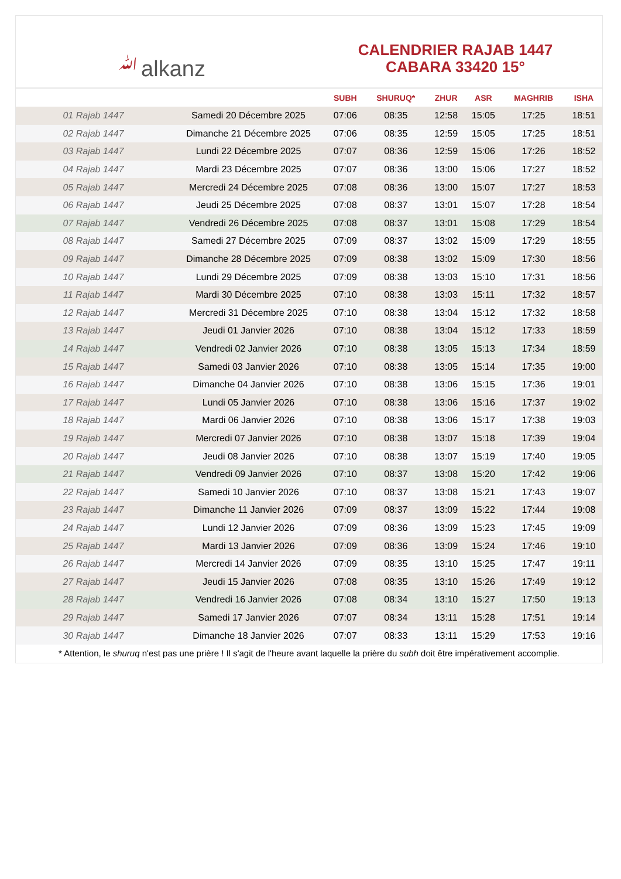ﷲalkanz
CALENDRIER RAJAB 1447
CABARA 33420 15°
| | | SUBH | SHURUQ* | ZHUR | ASR | MAGHRIB | ISHA |
| --- | --- | --- | --- | --- | --- | --- | --- |
| 01 Rajab 1447 | Samedi 20 Décembre 2025 | 07:06 | 08:35 | 12:58 | 15:05 | 17:25 | 18:51 |
| 02 Rajab 1447 | Dimanche 21 Décembre 2025 | 07:06 | 08:35 | 12:59 | 15:05 | 17:25 | 18:51 |
| 03 Rajab 1447 | Lundi 22 Décembre 2025 | 07:07 | 08:36 | 12:59 | 15:06 | 17:26 | 18:52 |
| 04 Rajab 1447 | Mardi 23 Décembre 2025 | 07:07 | 08:36 | 13:00 | 15:06 | 17:27 | 18:52 |
| 05 Rajab 1447 | Mercredi 24 Décembre 2025 | 07:08 | 08:36 | 13:00 | 15:07 | 17:27 | 18:53 |
| 06 Rajab 1447 | Jeudi 25 Décembre 2025 | 07:08 | 08:37 | 13:01 | 15:07 | 17:28 | 18:54 |
| 07 Rajab 1447 | Vendredi 26 Décembre 2025 | 07:08 | 08:37 | 13:01 | 15:08 | 17:29 | 18:54 |
| 08 Rajab 1447 | Samedi 27 Décembre 2025 | 07:09 | 08:37 | 13:02 | 15:09 | 17:29 | 18:55 |
| 09 Rajab 1447 | Dimanche 28 Décembre 2025 | 07:09 | 08:38 | 13:02 | 15:09 | 17:30 | 18:56 |
| 10 Rajab 1447 | Lundi 29 Décembre 2025 | 07:09 | 08:38 | 13:03 | 15:10 | 17:31 | 18:56 |
| 11 Rajab 1447 | Mardi 30 Décembre 2025 | 07:10 | 08:38 | 13:03 | 15:11 | 17:32 | 18:57 |
| 12 Rajab 1447 | Mercredi 31 Décembre 2025 | 07:10 | 08:38 | 13:04 | 15:12 | 17:32 | 18:58 |
| 13 Rajab 1447 | Jeudi 01 Janvier 2026 | 07:10 | 08:38 | 13:04 | 15:12 | 17:33 | 18:59 |
| 14 Rajab 1447 | Vendredi 02 Janvier 2026 | 07:10 | 08:38 | 13:05 | 15:13 | 17:34 | 18:59 |
| 15 Rajab 1447 | Samedi 03 Janvier 2026 | 07:10 | 08:38 | 13:05 | 15:14 | 17:35 | 19:00 |
| 16 Rajab 1447 | Dimanche 04 Janvier 2026 | 07:10 | 08:38 | 13:06 | 15:15 | 17:36 | 19:01 |
| 17 Rajab 1447 | Lundi 05 Janvier 2026 | 07:10 | 08:38 | 13:06 | 15:16 | 17:37 | 19:02 |
| 18 Rajab 1447 | Mardi 06 Janvier 2026 | 07:10 | 08:38 | 13:06 | 15:17 | 17:38 | 19:03 |
| 19 Rajab 1447 | Mercredi 07 Janvier 2026 | 07:10 | 08:38 | 13:07 | 15:18 | 17:39 | 19:04 |
| 20 Rajab 1447 | Jeudi 08 Janvier 2026 | 07:10 | 08:38 | 13:07 | 15:19 | 17:40 | 19:05 |
| 21 Rajab 1447 | Vendredi 09 Janvier 2026 | 07:10 | 08:37 | 13:08 | 15:20 | 17:42 | 19:06 |
| 22 Rajab 1447 | Samedi 10 Janvier 2026 | 07:10 | 08:37 | 13:08 | 15:21 | 17:43 | 19:07 |
| 23 Rajab 1447 | Dimanche 11 Janvier 2026 | 07:09 | 08:37 | 13:09 | 15:22 | 17:44 | 19:08 |
| 24 Rajab 1447 | Lundi 12 Janvier 2026 | 07:09 | 08:36 | 13:09 | 15:23 | 17:45 | 19:09 |
| 25 Rajab 1447 | Mardi 13 Janvier 2026 | 07:09 | 08:36 | 13:09 | 15:24 | 17:46 | 19:10 |
| 26 Rajab 1447 | Mercredi 14 Janvier 2026 | 07:09 | 08:35 | 13:10 | 15:25 | 17:47 | 19:11 |
| 27 Rajab 1447 | Jeudi 15 Janvier 2026 | 07:08 | 08:35 | 13:10 | 15:26 | 17:49 | 19:12 |
| 28 Rajab 1447 | Vendredi 16 Janvier 2026 | 07:08 | 08:34 | 13:10 | 15:27 | 17:50 | 19:13 |
| 29 Rajab 1447 | Samedi 17 Janvier 2026 | 07:07 | 08:34 | 13:11 | 15:28 | 17:51 | 19:14 |
| 30 Rajab 1447 | Dimanche 18 Janvier 2026 | 07:07 | 08:33 | 13:11 | 15:29 | 17:53 | 19:16 |
* Attention, le shuruq n'est pas une prière ! Il s'agit de l'heure avant laquelle la prière du subh doit être impérativement accomplie.